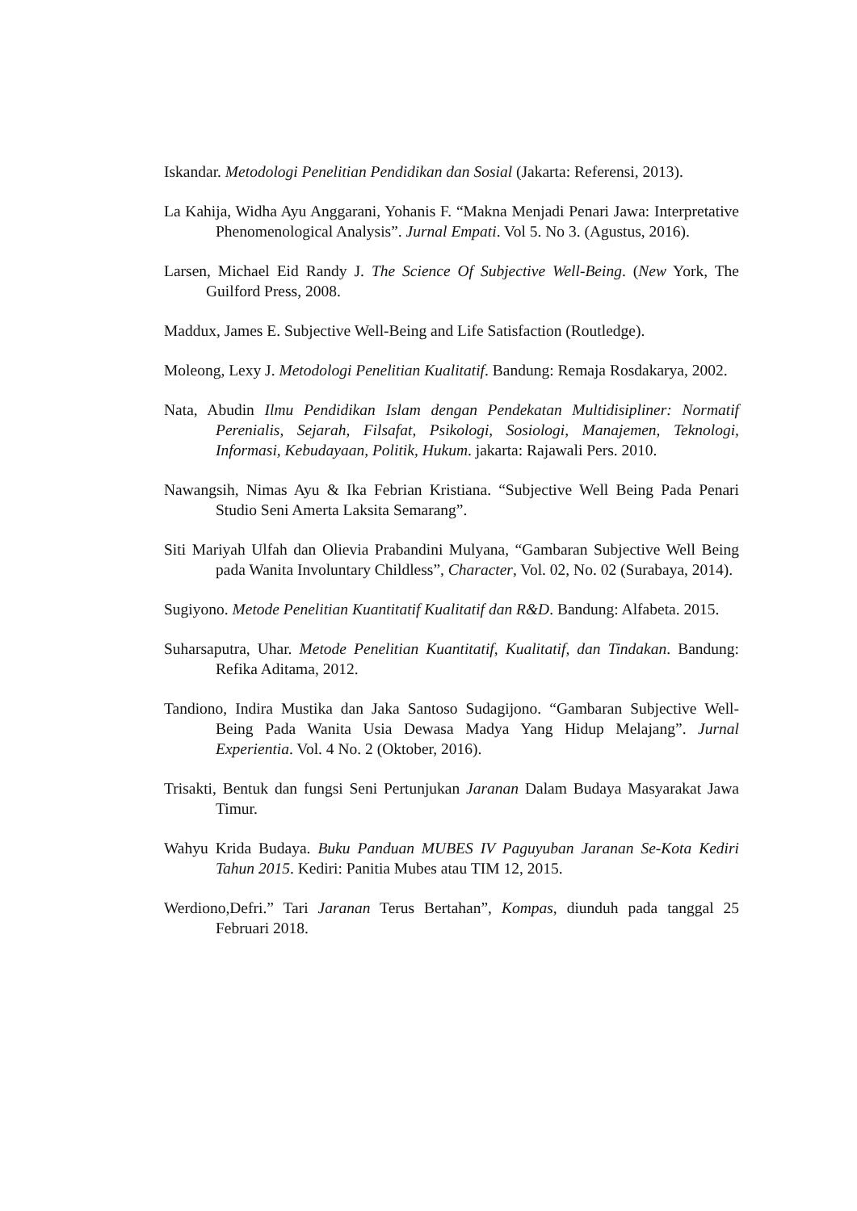Iskandar. Metodologi Penelitian Pendidikan dan Sosial (Jakarta: Referensi, 2013).
La Kahija, Widha Ayu Anggarani, Yohanis F. “Makna Menjadi Penari Jawa: Interpretative Phenomenological Analysis”. Jurnal Empati. Vol 5. No 3. (Agustus, 2016).
Larsen, Michael Eid Randy J. The Science Of Subjective Well-Being. (New York, The Guilford Press, 2008.
Maddux, James E. Subjective Well-Being and Life Satisfaction (Routledge).
Moleong, Lexy J. Metodologi Penelitian Kualitatif. Bandung: Remaja Rosdakarya, 2002.
Nata, Abudin Ilmu Pendidikan Islam dengan Pendekatan Multidisipliner: Normatif Perenialis, Sejarah, Filsafat, Psikologi, Sosiologi, Manajemen, Teknologi, Informasi, Kebudayaan, Politik, Hukum. jakarta: Rajawali Pers. 2010.
Nawangsih, Nimas Ayu & Ika Febrian Kristiana. “Subjective Well Being Pada Penari Studio Seni Amerta Laksita Semarang”.
Siti Mariyah Ulfah dan Olievia Prabandini Mulyana, “Gambaran Subjective Well Being pada Wanita Involuntary Childless”, Character, Vol. 02, No. 02 (Surabaya, 2014).
Sugiyono. Metode Penelitian Kuantitatif Kualitatif dan R&D. Bandung: Alfabeta. 2015.
Suharsaputra, Uhar. Metode Penelitian Kuantitatif, Kualitatif, dan Tindakan. Bandung: Refika Aditama, 2012.
Tandiono, Indira Mustika dan Jaka Santoso Sudagijono. “Gambaran Subjective Well-Being Pada Wanita Usia Dewasa Madya Yang Hidup Melajang”. Jurnal Experientia. Vol. 4 No. 2 (Oktober, 2016).
Trisakti, Bentuk dan fungsi Seni Pertunjukan Jaranan Dalam Budaya Masyarakat Jawa Timur.
Wahyu Krida Budaya. Buku Panduan MUBES IV Paguyuban Jaranan Se-Kota Kediri Tahun 2015. Kediri: Panitia Mubes atau TIM 12, 2015.
Werdiono,Defri.” Tari Jaranan Terus Bertahan”, Kompas, diunduh pada tanggal 25 Februari 2018.